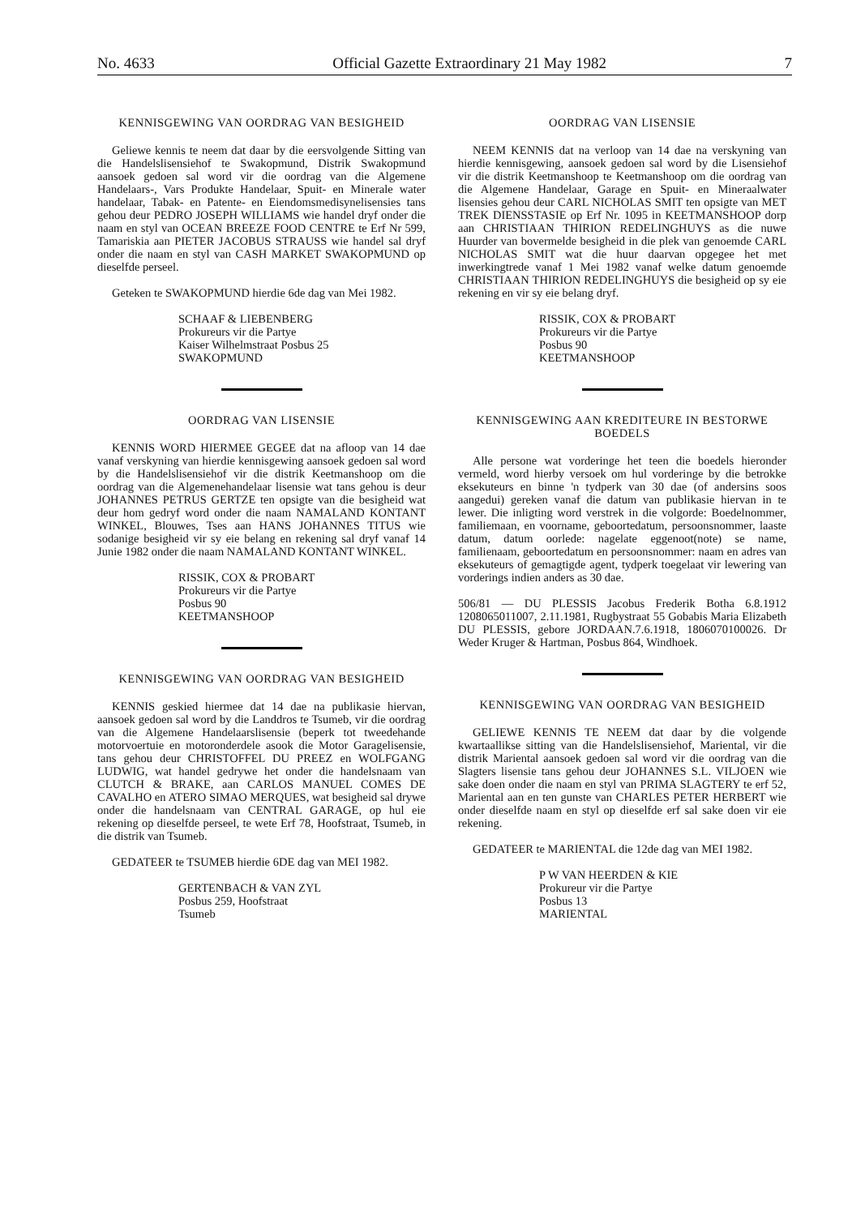No. 4633 Official Gazette Extraordinary 21 May 1982 7
KENNISGEWING VAN OORDRAG VAN BESIGHEID
Geliewe kennis te neem dat daar by die eersvolgende Sitting van die Handelslisensiehof te Swakopmund, Distrik Swakopmund aansoek gedoen sal word vir die oordrag van die Algemene Handelaars-, Vars Produkte Handelaar, Spuit- en Minerale water handelaar, Tabak- en Patente- en Eiendomsmedisynelisensies tans gehou deur PEDRO JOSEPH WILLIAMS wie handel dryf onder die naam en styl van OCEAN BREEZE FOOD CENTRE te Erf Nr 599, Tamariskia aan PIETER JACOBUS STRAUSS wie handel sal dryf onder die naam en styl van CASH MARKET SWAKOPMUND op dieselfde perseel.
Geteken te SWAKOPMUND hierdie 6de dag van Mei 1982.
SCHAAF & LIEBENBERG
Prokureurs vir die Partye
Kaiser Wilhelmstraat Posbus 25
SWAKOPMUND
OORDRAG VAN LISENSIE
KENNIS WORD HIERMEE GEGEE dat na afloop van 14 dae vanaf verskyning van hierdie kennisgewing aansoek gedoen sal word by die Handelslisensiehof vir die distrik Keetmanshoop om die oordrag van die Algemenehandelaar lisensie wat tans gehou is deur JOHANNES PETRUS GERTZE ten opsigte van die besigheid wat deur hom gedryf word onder die naam NAMALAND KONTANT WINKEL, Blouwes, Tses aan HANS JOHANNES TITUS wie sodanige besigheid vir sy eie belang en rekening sal dryf vanaf 14 Junie 1982 onder die naam NAMALAND KONTANT WINKEL.
RISSIK, COX & PROBART
Prokureurs vir die Partye
Posbus 90
KEETMANSHOOP
KENNISGEWING VAN OORDRAG VAN BESIGHEID
KENNIS geskied hiermee dat 14 dae na publikasie hiervan, aansoek gedoen sal word by die Landdros te Tsumeb, vir die oordrag van die Algemene Handelaarslisensie (beperk tot tweedehande motorvoertuie en motoronderdele asook die Motor Garagelisensie, tans gehou deur CHRISTOFFEL DU PREEZ en WOLFGANG LUDWIG, wat handel gedrywe het onder die handelsnaam van CLUTCH & BRAKE, aan CARLOS MANUEL COMES DE CAVALHO en ATERO SIMAO MERQUES, wat besigheid sal drywe onder die handelsnaam van CENTRAL GARAGE, op hul eie rekening op dieselfde perseel, te wete Erf 78, Hoofstraat, Tsumeb, in die distrik van Tsumeb.
GEDATEER te TSUMEB hierdie 6DE dag van MEI 1982.
GERTENBACH & VAN ZYL
Posbus 259, Hoofstraat
Tsumeb
OORDRAG VAN LISENSIE
NEEM KENNIS dat na verloop van 14 dae na verskyning van hierdie kennisgewing, aansoek gedoen sal word by die Lisensiehof vir die distrik Keetmanshoop te Keetmanshoop om die oordrag van die Algemene Handelaar, Garage en Spuit- en Mineraalwater lisensies gehou deur CARL NICHOLAS SMIT ten opsigte van MET TREK DIENSSTASIE op Erf Nr. 1095 in KEETMANSHOOP dorp aan CHRISTIAAN THIRION REDELINGHUYS as die nuwe Huurder van bovermelde besigheid in die plek van genoemde CARL NICHOLAS SMIT wat die huur daarvan opgegee het met inwerkingtrede vanaf 1 Mei 1982 vanaf welke datum genoemde CHRISTIAAN THIRION REDELINGHUYS die besigheid op sy eie rekening en vir sy eie belang dryf.
RISSIK, COX & PROBART
Prokureurs vir die Partye
Posbus 90
KEETMANSHOOP
KENNISGEWING AAN KREDITEURE IN BESTORWE BOEDELS
Alle persone wat vorderinge het teen die boedels hieronder vermeld, word hierby versoek om hul vorderinge by die betrokke eksekuteurs en binne 'n tydperk van 30 dae (of andersins soos aangedui) gereken vanaf die datum van publikasie hiervan in te lewer. Die inligting word verstrek in die volgorde: Boedelnommer, familiemaan, en voorname, geboortedatum, persoonsnommer, laaste datum, datum oorlede: nagelate eggenoot(note) se name, familienaam, geboortedatum en persoonsnommer: naam en adres van eksekuteurs of gemagtigde agent, tydperk toegelaat vir lewering van vorderings indien anders as 30 dae.
506/81 — DU PLESSIS Jacobus Frederik Botha 6.8.1912 1208065011007, 2.11.1981, Rugbystraat 55 Gobabis Maria Elizabeth DU PLESSIS, gebore JORDAAN.7.6.1918, 1806070100026. Dr Weder Kruger & Hartman, Posbus 864, Windhoek.
KENNISGEWING VAN OORDRAG VAN BESIGHEID
GELIEWE KENNIS TE NEEM dat daar by die volgende kwartaallikse sitting van die Handelslisensiehof, Mariental, vir die distrik Mariental aansoek gedoen sal word vir die oordrag van die Slagters lisensie tans gehou deur JOHANNES S.L. VILJOEN wie sake doen onder die naam en styl van PRIMA SLAGTERY te erf 52, Mariental aan en ten gunste van CHARLES PETER HERBERT wie onder dieselfde naam en styl op dieselfde erf sal sake doen vir eie rekening.
GEDATEER te MARIENTAL die 12de dag van MEI 1982.
P W VAN HEERDEN & KIE
Prokureur vir die Partye
Posbus 13
MARIENTAL